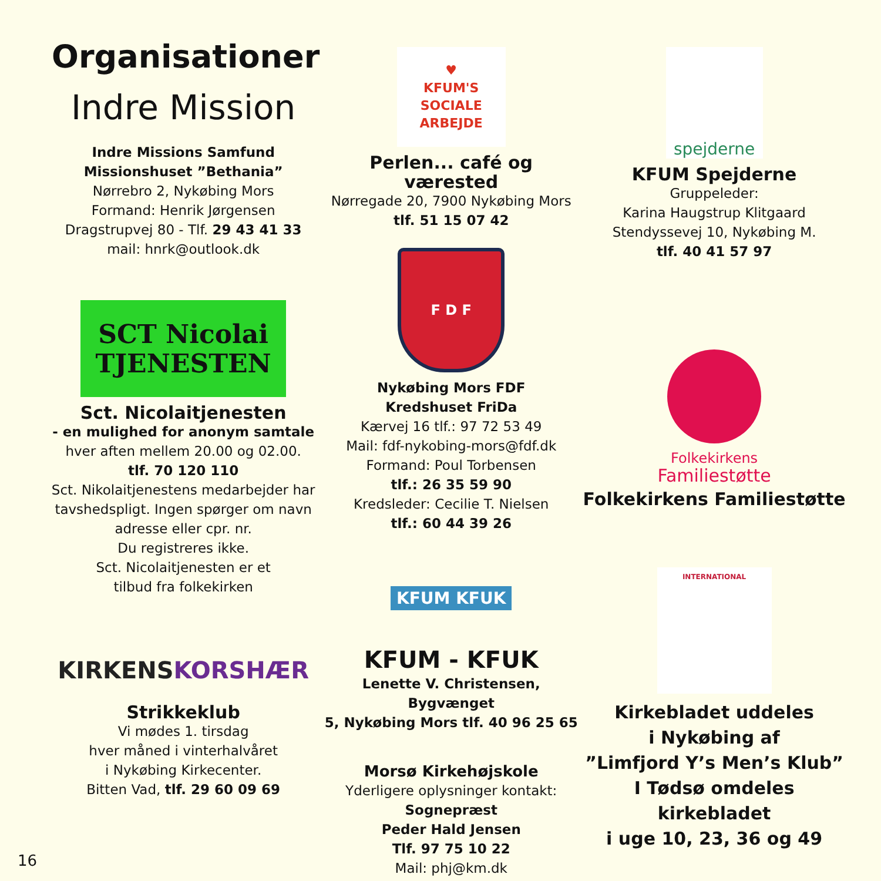Organisationer
Indre Mission
Indre Missions Samfund
Missionshuset ”Bethania”
Nørrebro 2, Nykøbing Mors
Formand: Henrik Jørgensen
Dragstrupvej 80 - Tlf. 29 43 41 33
mail: hnrk@outlook.dk
SCT Nicolai
TJENESTEN
Sct. Nicolaitjenesten
- en mulighed for anonym samtale
hver aften mellem 20.00 og 02.00.
tlf. 70 120 110
Sct. Nikolaitjenestens medarbejder har tavshedspligt. Ingen spørger om navn adresse eller cpr. nr.
Du registreres ikke.
Sct. Nicolaitjenesten er et
tilbud fra folkekirken
KIRKENS
KORSHÆR
Strikkeklub
Vi mødes 1. tirsdag
hver måned i vinterhalvåret
i Nykøbing Kirkecenter.
Bitten Vad, tlf. 29 60 09 69
♥
KFUM'S
SOCIALE
ARBEJDE
Perlen... café og værested
Nørregade 20, 7900 Nykøbing Mors
tlf. 51 15 07 42
F D F
Nykøbing Mors FDF
Kredshuset FriDa
Kærvej 16 tlf.: 97 72 53 49
Mail: fdf-nykobing-mors@fdf.dk
Formand: Poul Torbensen
tlf.: 26 35 59 90
Kredsleder: Cecilie T. Nielsen
tlf.: 60 44 39 26
KFUM KFUK
KFUM - KFUK
Lenette V. Christensen, Bygvænget
5, Nykøbing Mors tlf. 40 96 25 65
Morsø Kirkehøjskole
Yderligere oplysninger kontakt:
Sognepræst
Peder Hald Jensen
Tlf. 97 75 10 22
Mail: phj@km.dk
spejderne
KFUM Spejderne
Gruppeleder:
Karina Haugstrup Klitgaard
Stendyssevej 10, Nykøbing M.
tlf. 40 41 57 97
Folkekirkens
Familiestøtte
Folkekirkens Familiestøtte
INTERNATIONAL
Kirkebladet uddeles
i Nykøbing af
”Limfjord Y’s Men’s Klub”
I Tødsø omdeles kirkebladet
i uge 10, 23, 36 og 49
16